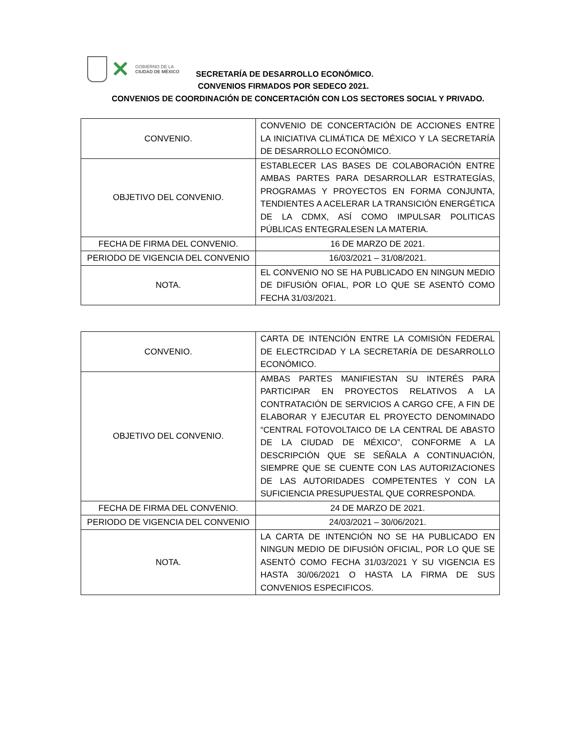✕
GOBIERNO DE LA
CIUDAD DE MÉXICO
SECRETARÍA DE DESARROLLO ECONÓMICO.
CONVENIOS FIRMADOS POR SEDECO 2021.
CONVENIOS DE COORDINACIÓN DE CONCERTACIÓN CON LOS SECTORES SOCIAL Y PRIVADO.
| CONVENIO. | CONVENIO DE CONCERTACIÓN DE ACCIONES ENTRE LA INICIATIVA CLIMÁTICA DE MÉXICO Y LA SECRETARÍA DE DESARROLLO ECONÓMICO. |
| OBJETIVO DEL CONVENIO. | ESTABLECER LAS BASES DE COLABORACIÓN ENTRE AMBAS PARTES PARA DESARROLLAR ESTRATEGÍAS, PROGRAMAS Y PROYECTOS EN FORMA CONJUNTA, TENDIENTES A ACELERAR LA TRANSICIÓN ENERGÉTICA DE LA CDMX, ASÍ COMO IMPULSAR POLITICAS PÚBLICAS ENTEGRALESEN LA MATERIA. |
| FECHA DE FIRMA DEL CONVENIO. | 16 DE MARZO DE 2021. |
| PERIODO DE VIGENCIA DEL CONVENIO | 16/03/2021 – 31/08/2021. |
| NOTA. | EL CONVENIO NO SE HA PUBLICADO EN NINGUN MEDIO DE DIFUSIÓN OFIAL, POR LO QUE SE ASENTÓ COMO FECHA 31/03/2021. |
| CONVENIO. | CARTA DE INTENCIÓN ENTRE LA COMISIÓN FEDERAL DE ELECTRCIDAD Y LA SECRETARÍA DE DESARROLLO ECONÓMICO. |
| OBJETIVO DEL CONVENIO. | AMBAS PARTES MANIFIESTAN SU INTERÉS PARA PARTICIPAR EN PROYECTOS RELATIVOS A LA CONTRATACIÓN DE SERVICIOS A CARGO CFE, A FIN DE ELABORAR Y EJECUTAR EL PROYECTO DENOMINADO “CENTRAL FOTOVOLTAICO DE LA CENTRAL DE ABASTO DE LA CIUDAD DE MÉXICO”, CONFORME A LA DESCRIPCIÓN QUE SE SEÑALA A CONTINUACIÓN, SIEMPRE QUE SE CUENTE CON LAS AUTORIZACIONES DE LAS AUTORIDADES COMPETENTES Y CON LA SUFICIENCIA PRESUPUESTAL QUE CORRESPONDA. |
| FECHA DE FIRMA DEL CONVENIO. | 24 DE MARZO DE 2021. |
| PERIODO DE VIGENCIA DEL CONVENIO | 24/03/2021 – 30/06/2021. |
| NOTA. | LA CARTA DE INTENCIÓN NO SE HA PUBLICADO EN NINGUN MEDIO DE DIFUSIÓN OFICIAL, POR LO QUE SE ASENTÓ COMO FECHA 31/03/2021 Y SU VIGENCIA ES HASTA 30/06/2021 O HASTA LA FIRMA DE SUS CONVENIOS ESPECIFICOS. |